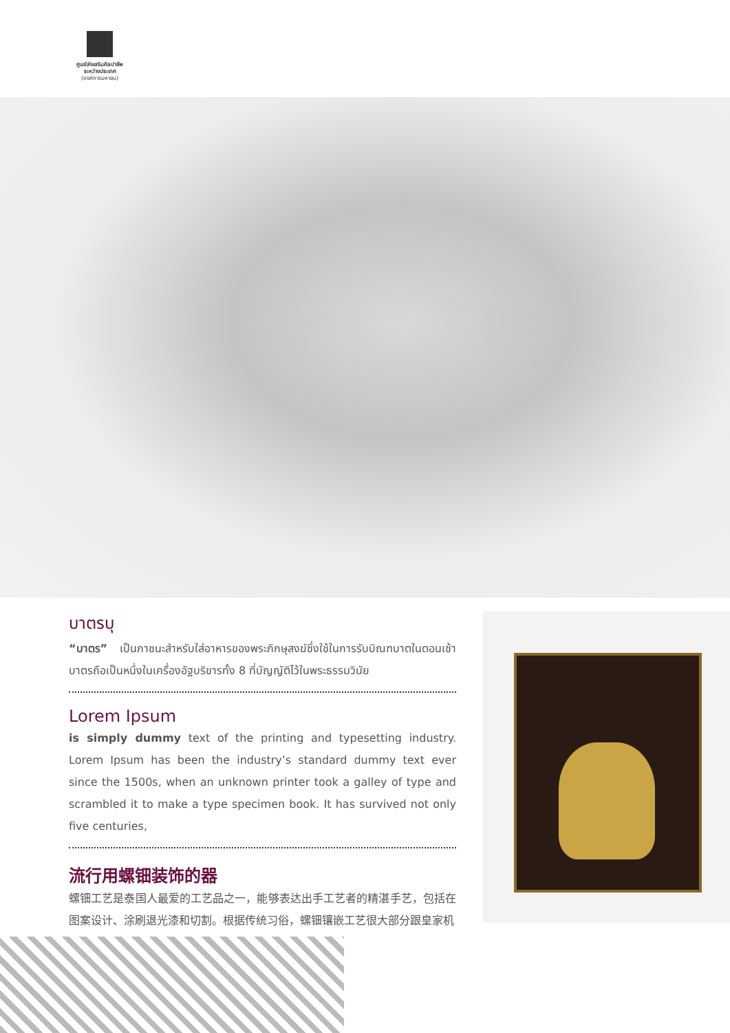ศูนย์ส่งเสริมศิลปาชีพ
ระหว่างประเทศ
(องค์การมหาชน)
บาตรบุ
“บาตร” เป็นภาชนะสำหรับใส่อาหารของพระภิกษุสงฆ์ซึ่งใช้ในการรับบิณฑบาตในตอนเช้า บาตรถือเป็นหนึ่งในเครื่องอัฐบริขารทั้ง 8 ที่บัญญัติไว้ในพระธรรมวินัย
Lorem Ipsum
is simply dummy text of the printing and typesetting industry. Lorem Ipsum has been the industry’s standard dummy text ever since the 1500s, when an unknown printer took a galley of type and scrambled it to make a type specimen book. It has survived not only five centuries,
流行用螺钿装饰的器
螺钿工艺是泰国人最爱的工艺品之一，能够表达出手工艺者的精湛手艺，包括在图案设计、涂刷退光漆和切割。根据传统习俗，螺钿镶嵌工艺很大部分跟皇家机